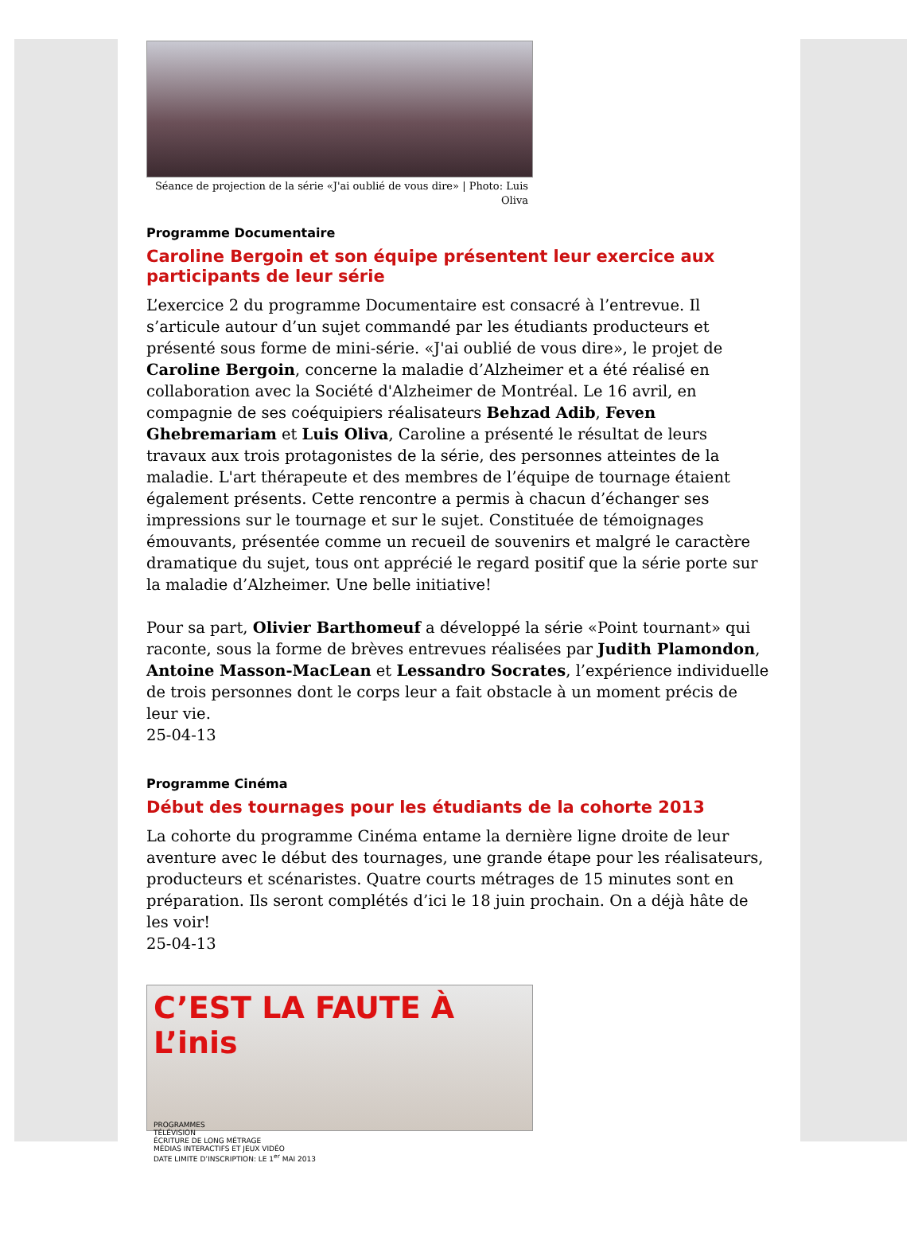Séance de projection de la série «J'ai oublié de vous dire» | Photo: Luis Oliva
Programme Documentaire
Caroline Bergoin et son équipe présentent leur exercice aux participants de leur série
L’exercice 2 du programme Documentaire est consacré à l’entrevue. Il s’articule autour d’un sujet commandé par les étudiants producteurs et présenté sous forme de mini-série. «J'ai oublié de vous dire», le projet de Caroline Bergoin, concerne la maladie d’Alzheimer et a été réalisé en collaboration avec la Société d'Alzheimer de Montréal. Le 16 avril, en compagnie de ses coéquipiers réalisateurs Behzad Adib, Feven Ghebremariam et Luis Oliva, Caroline a présenté le résultat de leurs travaux aux trois protagonistes de la série, des personnes atteintes de la maladie. L'art thérapeute et des membres de l’équipe de tournage étaient également présents. Cette rencontre a permis à chacun d’échanger ses impressions sur le tournage et sur le sujet. Constituée de témoignages émouvants, présentée comme un recueil de souvenirs et malgré le caractère dramatique du sujet, tous ont apprécié le regard positif que la série porte sur la maladie d’Alzheimer. Une belle initiative!
Pour sa part, Olivier Barthomeuf a développé la série «Point tournant» qui raconte, sous la forme de brèves entrevues réalisées par Judith Plamondon, Antoine Masson-MacLean et Lessandro Socrates, l’expérience individuelle de trois personnes dont le corps leur a fait obstacle à un moment précis de leur vie.
25-04-13
Programme Cinéma
Début des tournages pour les étudiants de la cohorte 2013
La cohorte du programme Cinéma entame la dernière ligne droite de leur aventure avec le début des tournages, une grande étape pour les réalisateurs, producteurs et scénaristes. Quatre courts métrages de 15 minutes sont en préparation. Ils seront complétés d’ici le 18 juin prochain. On a déjà hâte de les voir!
25-04-13
C’EST LA FAUTE À L’inis
PROGRAMMES
TÉLÉVISION
ÉCRITURE DE LONG MÉTRAGE
MÉDIAS INTERACTIFS ET JEUX VIDÉO
DATE LIMITE D’INSCRIPTION: LE 1<sup>er</sup> MAI 2013